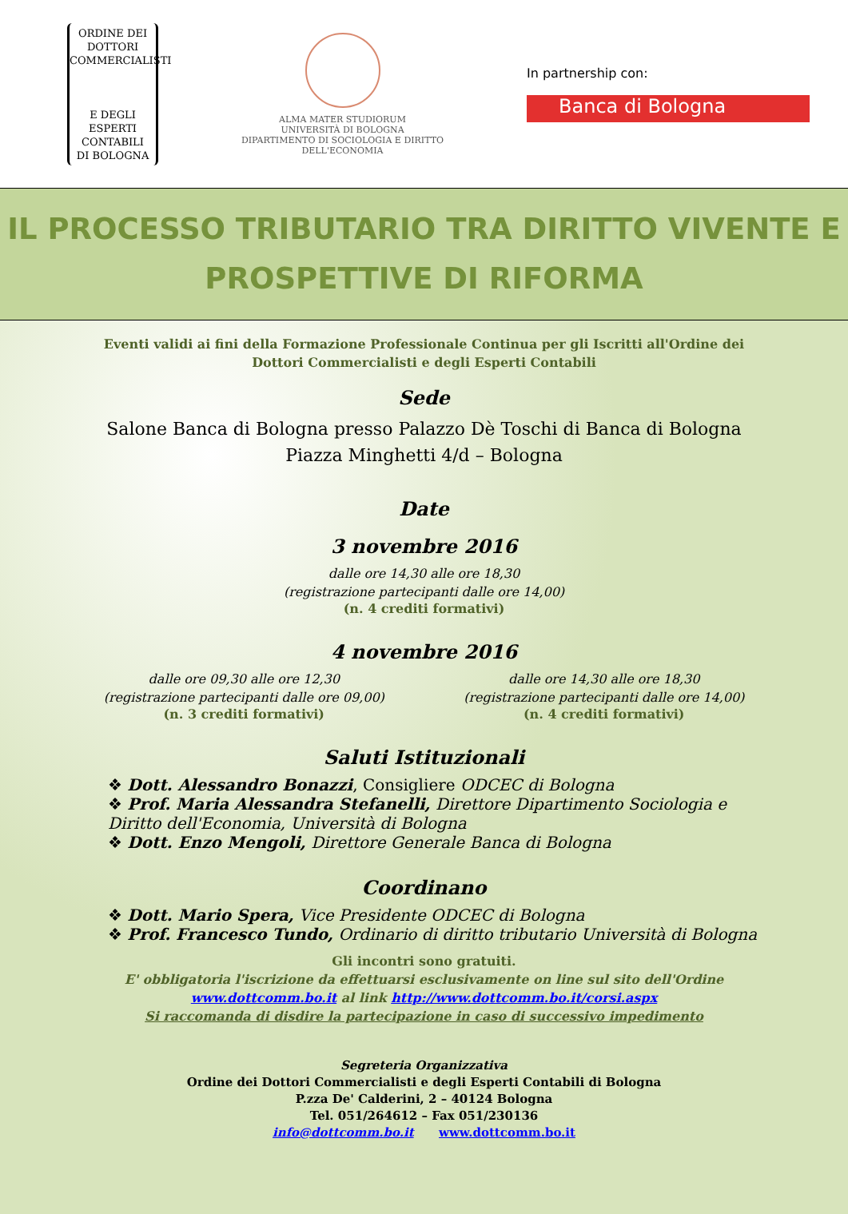ORDINE DEI
DOTTORI
COMMERCIALISTI
E DEGLI
ESPERTI CONTABILI
DI BOLOGNA
ALMA MATER STUDIORUM
UNIVERSITÀ DI BOLOGNA
DIPARTIMENTO DI SOCIOLOGIA E DIRITTO DELL'ECONOMIA
In partnership con:
Banca di Bologna
IL PROCESSO TRIBUTARIO TRA DIRITTO VIVENTE E
PROSPETTIVE DI RIFORMA
Eventi validi ai fini della Formazione Professionale Continua per gli Iscritti all'Ordine dei
Dottori Commercialisti e degli Esperti Contabili
Sede
Salone Banca di Bologna presso Palazzo Dè Toschi di Banca di Bologna
Piazza Minghetti 4/d – Bologna
Date
3 novembre 2016
dalle ore 14,30 alle ore 18,30
(registrazione partecipanti dalle ore 14,00)
(n. 4 crediti formativi)
4 novembre 2016
dalle ore 09,30 alle ore 12,30
(registrazione partecipanti dalle ore 09,00)
(n. 3 crediti formativi)
dalle ore 14,30 alle ore 18,30
(registrazione partecipanti dalle ore 14,00)
(n. 4 crediti formativi)
Saluti Istituzionali
❖ Dott. Alessandro Bonazzi, Consigliere ODCEC di Bologna
❖ Prof. Maria Alessandra Stefanelli, Direttore Dipartimento Sociologia e Diritto dell'Economia, Università di Bologna
❖ Dott. Enzo Mengoli, Direttore Generale Banca di Bologna
Coordinano
❖ Dott. Mario Spera, Vice Presidente ODCEC di Bologna
❖ Prof. Francesco Tundo, Ordinario di diritto tributario Università di Bologna
Gli incontri sono gratuiti.
E' obbligatoria l'iscrizione da effettuarsi esclusivamente on line sul sito dell'Ordine
www.dottcomm.bo.it al link http://www.dottcomm.bo.it/corsi.aspx
Si raccomanda di disdire la partecipazione in caso di successivo impedimento
Segreteria Organizzativa
Ordine dei Dottori Commercialisti e degli Esperti Contabili di Bologna
P.zza De' Calderini, 2 – 40124 Bologna
Tel. 051/264612 – Fax 051/230136
info@dottcomm.bo.it www.dottcomm.bo.it